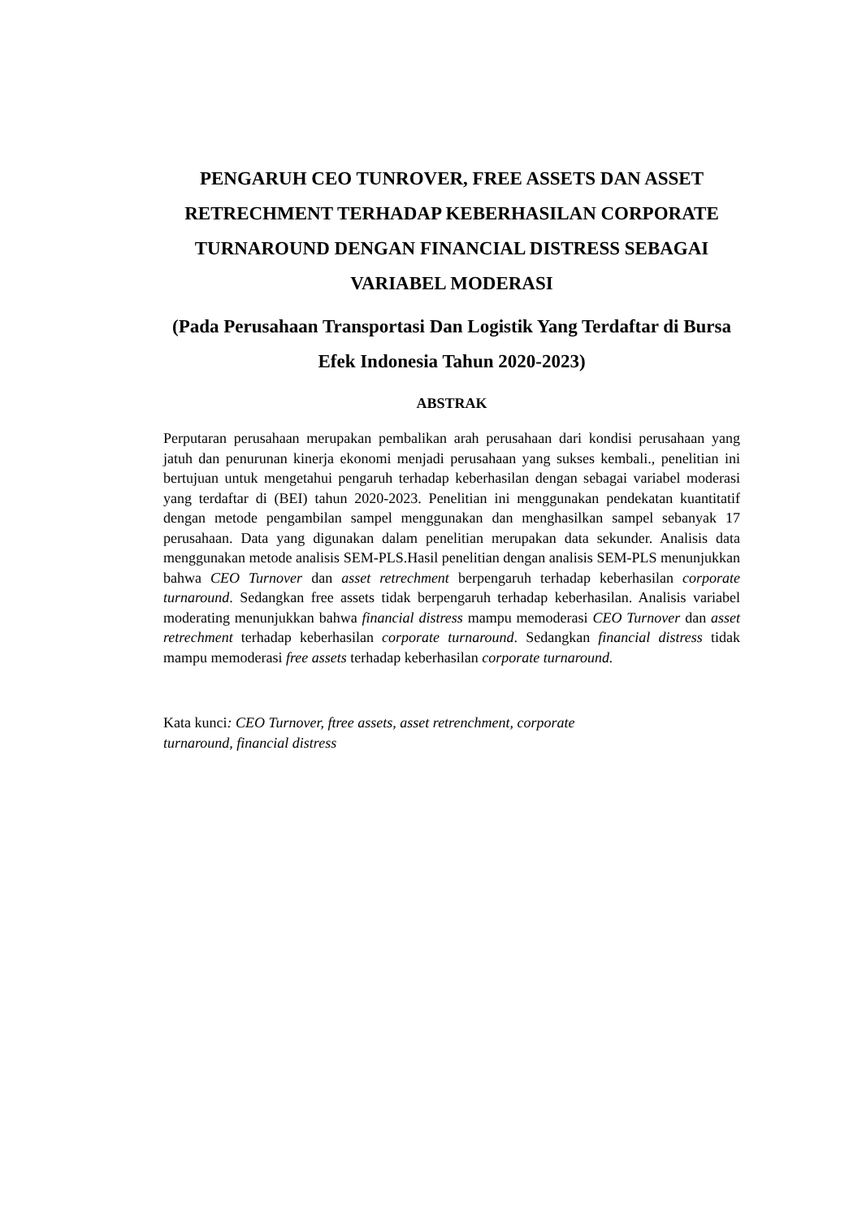PENGARUH CEO TUNROVER, FREE ASSETS DAN ASSET RETRECHMENT TERHADAP KEBERHASILAN CORPORATE TURNAROUND DENGAN FINANCIAL DISTRESS SEBAGAI VARIABEL MODERASI
(Pada Perusahaan Transportasi Dan Logistik Yang Terdaftar di Bursa Efek Indonesia Tahun 2020-2023)
ABSTRAK
Perputaran perusahaan merupakan pembalikan arah perusahaan dari kondisi perusahaan yang jatuh dan penurunan kinerja ekonomi menjadi perusahaan yang sukses kembali., penelitian ini bertujuan untuk mengetahui pengaruh terhadap keberhasilan dengan sebagai variabel moderasi yang terdaftar di (BEI) tahun 2020-2023. Penelitian ini menggunakan pendekatan kuantitatif dengan metode pengambilan sampel menggunakan dan menghasilkan sampel sebanyak 17 perusahaan. Data yang digunakan dalam penelitian merupakan data sekunder. Analisis data menggunakan metode analisis SEM-PLS.Hasil penelitian dengan analisis SEM-PLS menunjukkan bahwa CEO Turnover dan asset retrechment berpengaruh terhadap keberhasilan corporate turnaround. Sedangkan free assets tidak berpengaruh terhadap keberhasilan. Analisis variabel moderating menunjukkan bahwa financial distress mampu memoderasi CEO Turnover dan asset retrechment terhadap keberhasilan corporate turnaround. Sedangkan financial distress tidak mampu memoderasi free assets terhadap keberhasilan corporate turnaround.
Kata kunci: CEO Turnover, ftree assets, asset retrenchment, corporate
turnaround, financial distress